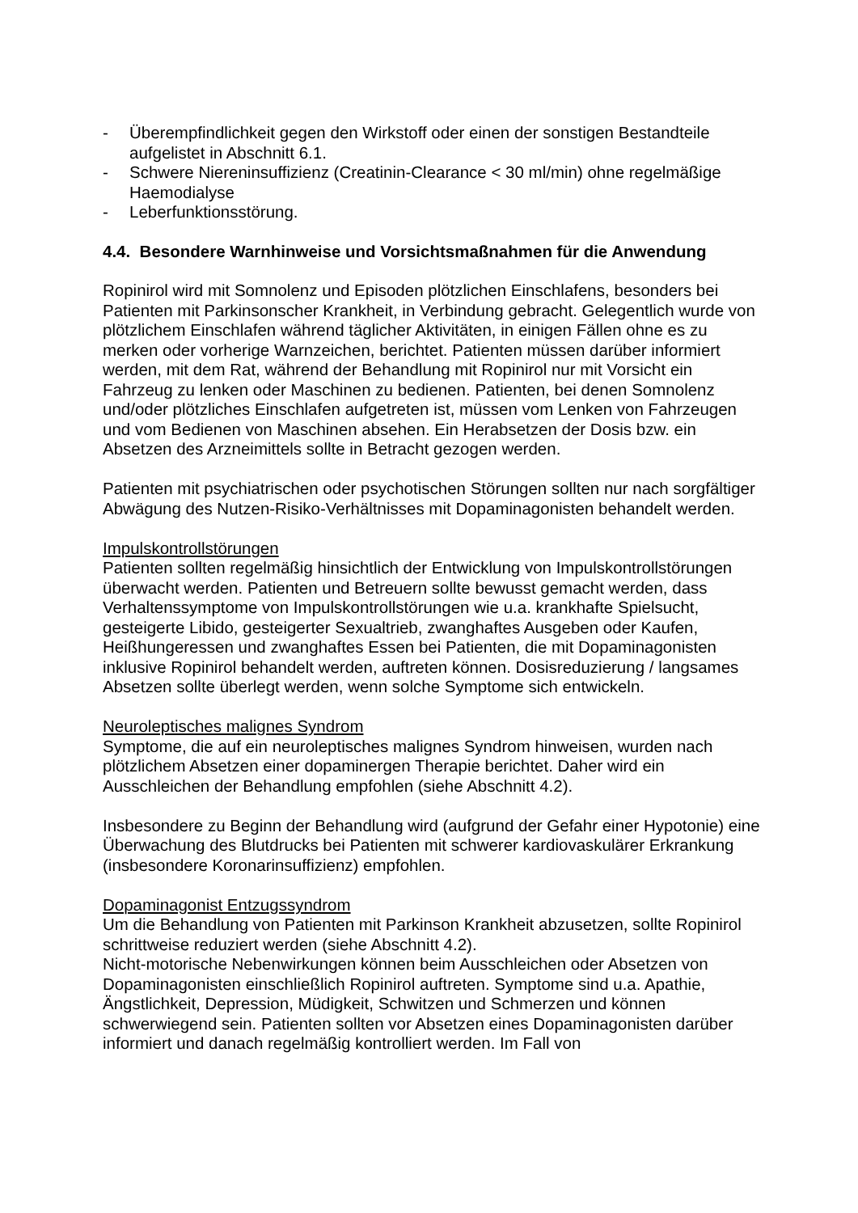- Überempfindlichkeit gegen den Wirkstoff oder einen der sonstigen Bestandteile aufgelistet in Abschnitt 6.1.
- Schwere Niereninsuffizienz (Creatinin-Clearance < 30 ml/min) ohne regelmäßige Haemodialyse
- Leberfunktionsstörung.
4.4. Besondere Warnhinweise und Vorsichtsmaßnahmen für die Anwendung
Ropinirol wird mit Somnolenz und Episoden plötzlichen Einschlafens, besonders bei Patienten mit Parkinsonscher Krankheit, in Verbindung gebracht. Gelegentlich wurde von plötzlichem Einschlafen während täglicher Aktivitäten, in einigen Fällen ohne es zu merken oder vorherige Warnzeichen, berichtet. Patienten müssen darüber informiert werden, mit dem Rat, während der Behandlung mit Ropinirol nur mit Vorsicht ein Fahrzeug zu lenken oder Maschinen zu bedienen. Patienten, bei denen Somnolenz und/oder plötzliches Einschlafen aufgetreten ist, müssen vom Lenken von Fahrzeugen und vom Bedienen von Maschinen absehen. Ein Herabsetzen der Dosis bzw. ein Absetzen des Arzneimittels sollte in Betracht gezogen werden.
Patienten mit psychiatrischen oder psychotischen Störungen sollten nur nach sorgfältiger Abwägung des Nutzen-Risiko-Verhältnisses mit Dopaminagonisten behandelt werden.
Impulskontrollstörungen
Patienten sollten regelmäßig hinsichtlich der Entwicklung von Impulskontrollstörungen überwacht werden. Patienten und Betreuern sollte bewusst gemacht werden, dass Verhaltenssymptome von Impulskontrollstörungen wie u.a. krankhafte Spielsucht, gesteigerte Libido, gesteigerter Sexualtrieb, zwanghaftes Ausgeben oder Kaufen, Heißhungeressen und zwanghaftes Essen bei Patienten, die mit Dopaminagonisten inklusive Ropinirol behandelt werden, auftreten können. Dosisreduzierung / langsames Absetzen sollte überlegt werden, wenn solche Symptome sich entwickeln.
Neuroleptisches malignes Syndrom
Symptome, die auf ein neuroleptisches malignes Syndrom hinweisen, wurden nach plötzlichem Absetzen einer dopaminergen Therapie berichtet. Daher wird ein Ausschleichen der Behandlung empfohlen (siehe Abschnitt 4.2).
Insbesondere zu Beginn der Behandlung wird (aufgrund der Gefahr einer Hypotonie) eine Überwachung des Blutdrucks bei Patienten mit schwerer kardiovaskulärer Erkrankung (insbesondere Koronarinsuffizienz) empfohlen.
Dopaminagonist Entzugssyndrom
Um die Behandlung von Patienten mit Parkinson Krankheit abzusetzen, sollte Ropinirol schrittweise reduziert werden (siehe Abschnitt 4.2).
Nicht-motorische Nebenwirkungen können beim Ausschleichen oder Absetzen von Dopaminagonisten einschließlich Ropinirol auftreten. Symptome sind u.a. Apathie, Ängstlichkeit, Depression, Müdigkeit, Schwitzen und Schmerzen und können schwerwiegend sein. Patienten sollten vor Absetzen eines Dopaminagonisten darüber informiert und danach regelmäßig kontrolliert werden. Im Fall von